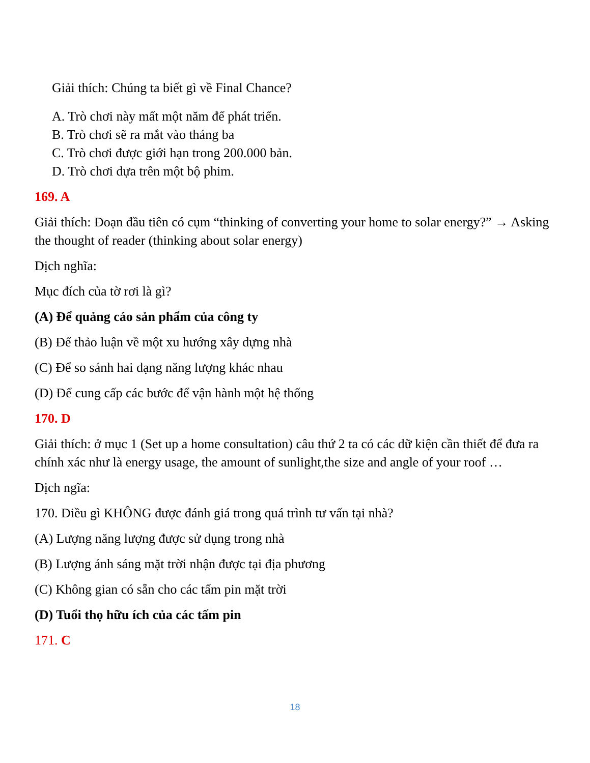Giải thích: Chúng ta biết gì về Final Chance?
A. Trò chơi này mất một năm để phát triển.
B. Trò chơi sẽ ra mắt vào tháng ba
C. Trò chơi được giới hạn trong 200.000 bản.
D. Trò chơi dựa trên một bộ phim.
169. A
Giải thích: Đoạn đầu tiên có cụm “thinking of converting your home to solar energy?” → Asking the thought of reader (thinking about solar energy)
Dịch nghĩa:
Mục đích của tờ rơi là gì?
(A) Để quảng cáo sản phẩm của công ty
(B) Để thảo luận về một xu hướng xây dựng nhà
(C) Để so sánh hai dạng năng lượng khác nhau
(D) Để cung cấp các bước để vận hành một hệ thống
170. D
Giải thích: ở mục 1 (Set up a home consultation) câu thứ 2 ta có các dữ kiện cần thiết để đưa ra chính xác như là energy usage, the amount of sunlight,the size and angle of your roof …
Dịch ngĩa:
170. Điều gì KHÔNG được đánh giá trong quá trình tư vấn tại nhà?
(A) Lượng năng lượng được sử dụng trong nhà
(B) Lượng ánh sáng mặt trời nhận được tại địa phương
(C) Không gian có sẵn cho các tấm pin mặt trời
(D) Tuổi thọ hữu ích của các tấm pin
171. C
18